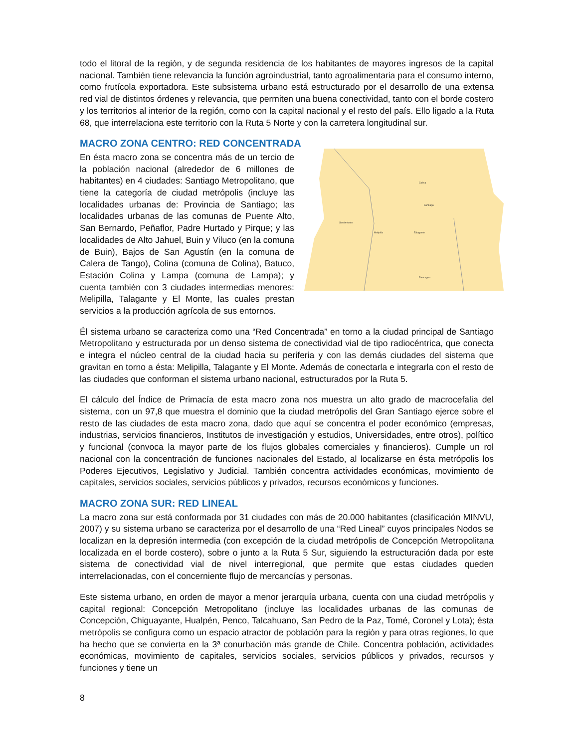todo el litoral de la región, y de segunda residencia de los habitantes de mayores ingresos de la capital nacional. También tiene relevancia la función agroindustrial, tanto agroalimentaria para el consumo interno, como frutícola exportadora. Este subsistema urbano está estructurado por el desarrollo de una extensa red vial de distintos órdenes y relevancia, que permiten una buena conectividad, tanto con el borde costero y los territorios al interior de la región, como con la capital nacional y el resto del país. Ello ligado a la Ruta 68, que interrelaciona este territorio con la Ruta 5 Norte y con la carretera longitudinal sur.
MACRO ZONA CENTRO: RED CONCENTRADA
Santiago
Talagante
Melipilla
San Antonio
Rancagua
Colina
En ésta macro zona se concentra más de un tercio de la población nacional (alrededor de 6 millones de habitantes) en 4 ciudades: Santiago Metropolitano, que tiene la categoría de ciudad metrópolis (incluye las localidades urbanas de: Provincia de Santiago; las localidades urbanas de las comunas de Puente Alto, San Bernardo, Peñaflor, Padre Hurtado y Pirque; y las localidades de Alto Jahuel, Buin y Viluco (en la comuna de Buin), Bajos de San Agustín (en la comuna de Calera de Tango), Colina (comuna de Colina), Batuco, Estación Colina y Lampa (comuna de Lampa); y cuenta también con 3 ciudades intermedias menores: Melipilla, Talagante y El Monte, las cuales prestan servicios a la producción agrícola de sus entornos.
Él sistema urbano se caracteriza como una “Red Concentrada” en torno a la ciudad principal de Santiago Metropolitano y estructurada por un denso sistema de conectividad vial de tipo radiocéntrica, que conecta e integra el núcleo central de la ciudad hacia su periferia y con las demás ciudades del sistema que gravitan en torno a ésta: Melipilla, Talagante y El Monte. Además de conectarla e integrarla con el resto de las ciudades que conforman el sistema urbano nacional, estructurados por la Ruta 5.
El cálculo del Índice de Primacía de esta macro zona nos muestra un alto grado de macrocefalia del sistema, con un 97,8 que muestra el dominio que la ciudad metrópolis del Gran Santiago ejerce sobre el resto de las ciudades de esta macro zona, dado que aquí se concentra el poder económico (empresas, industrias, servicios financieros, Institutos de investigación y estudios, Universidades, entre otros), político y funcional (convoca la mayor parte de los flujos globales comerciales y financieros). Cumple un rol nacional con la concentración de funciones nacionales del Estado, al localizarse en ésta metrópolis los Poderes Ejecutivos, Legislativo y Judicial. También concentra actividades económicas, movimiento de capitales, servicios sociales, servicios públicos y privados, recursos económicos y funciones.
MACRO ZONA SUR: RED LINEAL
La macro zona sur está conformada por 31 ciudades con más de 20.000 habitantes (clasificación MINVU, 2007) y su sistema urbano se caracteriza por el desarrollo de una “Red Lineal” cuyos principales Nodos se localizan en la depresión intermedia (con excepción de la ciudad metrópolis de Concepción Metropolitana localizada en el borde costero), sobre o junto a la Ruta 5 Sur, siguiendo la estructuración dada por este sistema de conectividad vial de nivel interregional, que permite que estas ciudades queden interrelacionadas, con el concerniente flujo de mercancías y personas.
Este sistema urbano, en orden de mayor a menor jerarquía urbana, cuenta con una ciudad metrópolis y capital regional: Concepción Metropolitano (incluye las localidades urbanas de las comunas de Concepción, Chiguayante, Hualpén, Penco, Talcahuano, San Pedro de la Paz, Tomé, Coronel y Lota); ésta metrópolis se configura como un espacio atractor de población para la región y para otras regiones, lo que ha hecho que se convierta en la 3ª conurbación más grande de Chile. Concentra población, actividades económicas, movimiento de capitales, servicios sociales, servicios públicos y privados, recursos y funciones y tiene un
8